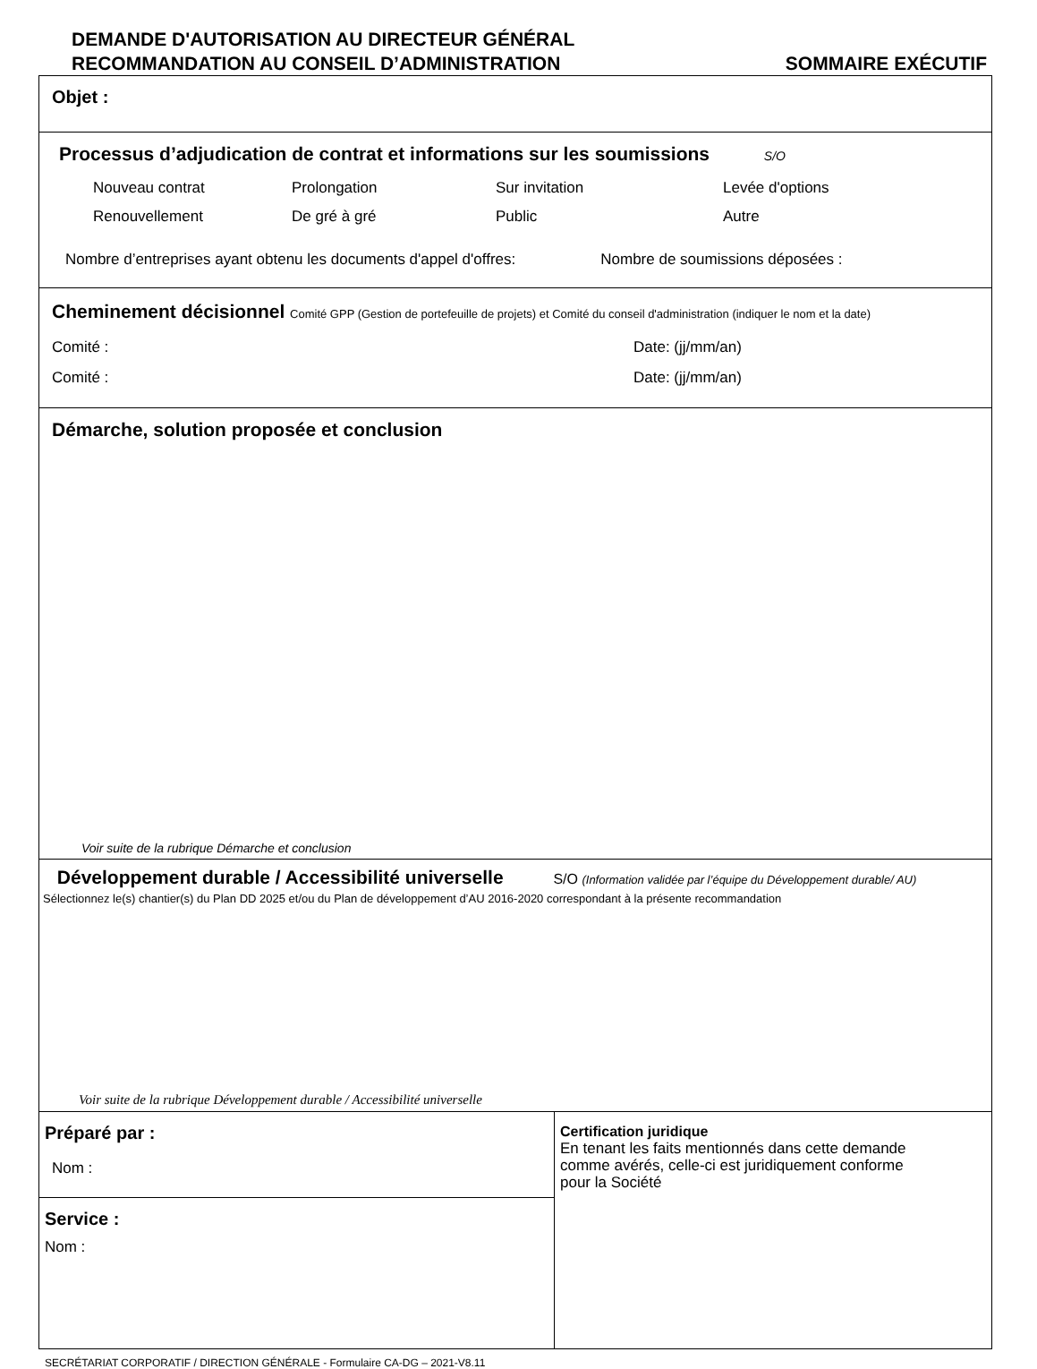DEMANDE D'AUTORISATION AU DIRECTEUR GÉNÉRAL
RECOMMANDATION AU CONSEIL D’ADMINISTRATION SOMMAIRE EXÉCUTIF
Objet :
Processus d’adjudication de contrat et informations sur les soumissions S/O
Nouveau contrat Prolongation Sur invitation Levée d'options Renouvellement De gré à gré Public Autre
Nombre d’entreprises ayant obtenu les documents d'appel d'offres: Nombre de soumissions déposées :
Cheminement décisionnel Comité GPP (Gestion de portefeuille de projets) et Comité du conseil d'administration (indiquer le nom et la date)
Comité : Date: (jj/mm/an) Comité : Date: (jj/mm/an)
Démarche, solution proposée et conclusion
Voir suite de la rubrique Démarche et conclusion
Développement durable / Accessibilité universelle S/O (Information validée par l’équipe du Développement durable/ AU)
Sélectionnez le(s) chantier(s) du Plan DD 2025 et/ou du Plan de développement d’AU 2016-2020 correspondant à la présente recommandation
Voir suite de la rubrique Développement durable / Accessibilité universelle
Préparé par :
Nom :
Service :
Nom :
Certification juridique
En tenant les faits mentionnés dans cette demande
comme avérés, celle-ci est juridiquement conforme
pour la Société
SECRÉTARIAT CORPORATIF / DIRECTION GÉNÉRALE - Formulaire CA-DG – 2021-V8.11